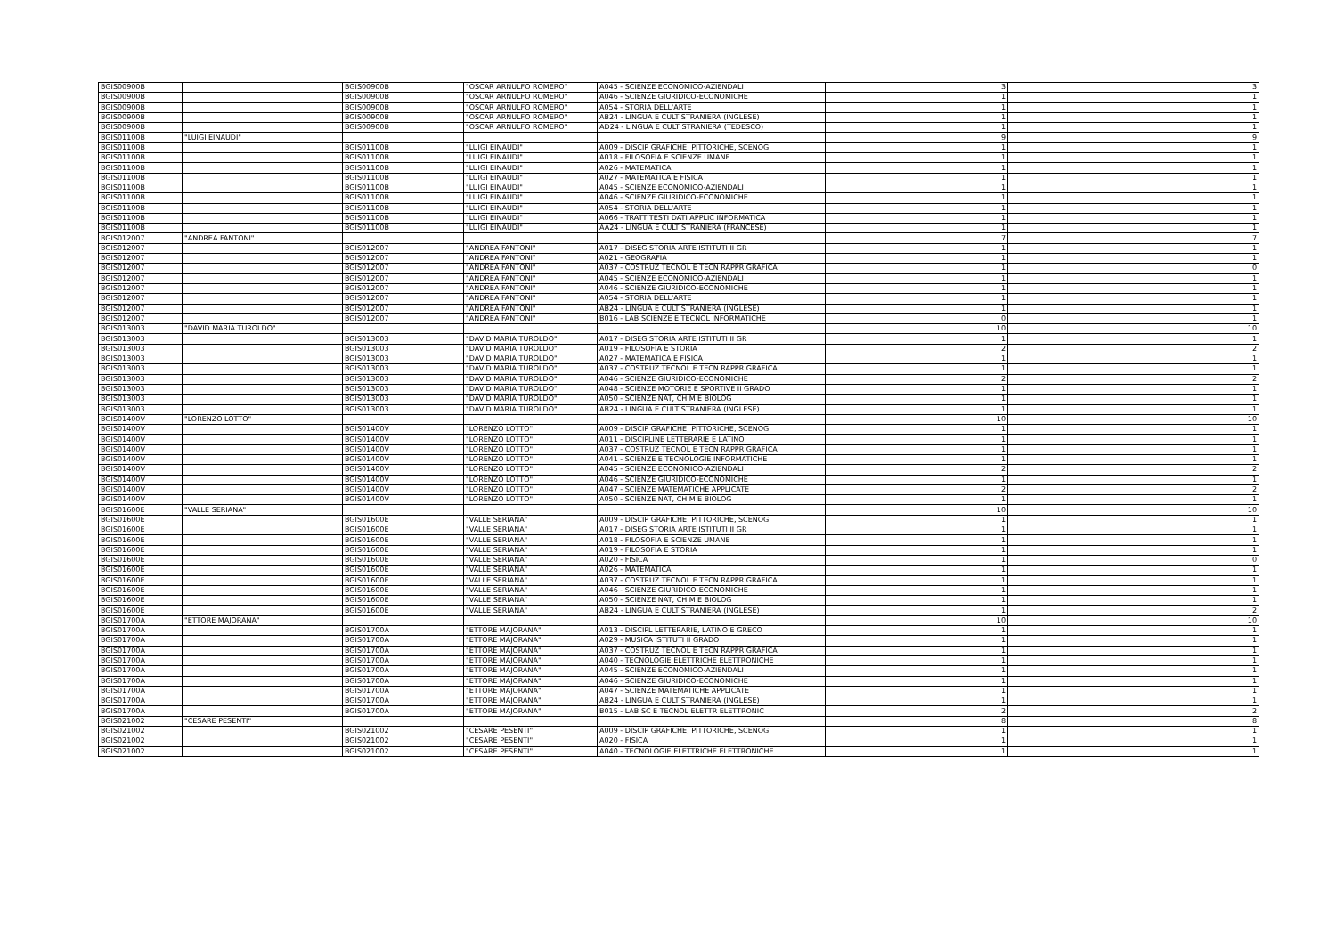| BGIS00900B | | BGIS00900B | "OSCAR ARNULFO ROMERO" | A045 - SCIENZE ECONOMICO-AZIENDALI | 3 | 3 |
| BGIS00900B | | BGIS00900B | "OSCAR ARNULFO ROMERO" | A046 - SCIENZE GIURIDICO-ECONOMICHE | 1 | 1 |
| BGIS00900B | | BGIS00900B | "OSCAR ARNULFO ROMERO" | A054 - STORIA DELL'ARTE | 1 | 1 |
| BGIS00900B | | BGIS00900B | "OSCAR ARNULFO ROMERO" | AB24 - LINGUA E CULT STRANIERA (INGLESE) | 1 | 1 |
| BGIS00900B | | BGIS00900B | "OSCAR ARNULFO ROMERO" | AD24 - LINGUA E CULT STRANIERA (TEDESCO) | 1 | 1 |
| BGIS01100B | "LUIGI EINAUDI" | | | | 9 | 9 |
| BGIS01100B | | BGIS01100B | "LUIGI EINAUDI" | A009 - DISCIP GRAFICHE, PITTORICHE, SCENOG | 1 | 1 |
| BGIS01100B | | BGIS01100B | "LUIGI EINAUDI" | A018 - FILOSOFIA E SCIENZE UMANE | 1 | 1 |
| BGIS01100B | | BGIS01100B | "LUIGI EINAUDI" | A026 - MATEMATICA | 1 | 1 |
| BGIS01100B | | BGIS01100B | "LUIGI EINAUDI" | A027 - MATEMATICA E FISICA | 1 | 1 |
| BGIS01100B | | BGIS01100B | "LUIGI EINAUDI" | A045 - SCIENZE ECONOMICO-AZIENDALI | 1 | 1 |
| BGIS01100B | | BGIS01100B | "LUIGI EINAUDI" | A046 - SCIENZE GIURIDICO-ECONOMICHE | 1 | 1 |
| BGIS01100B | | BGIS01100B | "LUIGI EINAUDI" | A054 - STORIA DELL'ARTE | 1 | 1 |
| BGIS01100B | | BGIS01100B | "LUIGI EINAUDI" | A066 - TRATT TESTI DATI APPLIC INFORMATICA | 1 | 1 |
| BGIS01100B | | BGIS01100B | "LUIGI EINAUDI" | AA24 - LINGUA E CULT STRANIERA (FRANCESE) | 1 | 1 |
| BGIS012007 | "ANDREA FANTONI" | | | | 7 | 7 |
| BGIS012007 | | BGIS012007 | "ANDREA FANTONI" | A017 - DISEG STORIA ARTE ISTITUTI II GR | 1 | 1 |
| BGIS012007 | | BGIS012007 | "ANDREA FANTONI" | A021 - GEOGRAFIA | 1 | 1 |
| BGIS012007 | | BGIS012007 | "ANDREA FANTONI" | A037 - COSTRUZ TECNOL E TECN RAPPR GRAFICA | 1 | 0 |
| BGIS012007 | | BGIS012007 | "ANDREA FANTONI" | A045 - SCIENZE ECONOMICO-AZIENDALI | 1 | 1 |
| BGIS012007 | | BGIS012007 | "ANDREA FANTONI" | A046 - SCIENZE GIURIDICO-ECONOMICHE | 1 | 1 |
| BGIS012007 | | BGIS012007 | "ANDREA FANTONI" | A054 - STORIA DELL'ARTE | 1 | 1 |
| BGIS012007 | | BGIS012007 | "ANDREA FANTONI" | AB24 - LINGUA E CULT STRANIERA (INGLESE) | 1 | 1 |
| BGIS012007 | | BGIS012007 | "ANDREA FANTONI" | B016 - LAB SCIENZE E TECNOL INFORMATICHE | 0 | 1 |
| BGIS013003 | "DAVID MARIA TUROLDO" | | | | 10 | 10 |
| BGIS013003 | | BGIS013003 | "DAVID MARIA TUROLDO" | A017 - DISEG STORIA ARTE ISTITUTI II GR | 1 | 1 |
| BGIS013003 | | BGIS013003 | "DAVID MARIA TUROLDO" | A019 - FILOSOFIA E STORIA | 2 | 2 |
| BGIS013003 | | BGIS013003 | "DAVID MARIA TUROLDO" | A027 - MATEMATICA E FISICA | 1 | 1 |
| BGIS013003 | | BGIS013003 | "DAVID MARIA TUROLDO" | A037 - COSTRUZ TECNOL E TECN RAPPR GRAFICA | 1 | 1 |
| BGIS013003 | | BGIS013003 | "DAVID MARIA TUROLDO" | A046 - SCIENZE GIURIDICO-ECONOMICHE | 2 | 2 |
| BGIS013003 | | BGIS013003 | "DAVID MARIA TUROLDO" | A048 - SCIENZE MOTORIE E SPORTIVE II GRADO | 1 | 1 |
| BGIS013003 | | BGIS013003 | "DAVID MARIA TUROLDO" | A050 - SCIENZE NAT, CHIM E BIOLOG | 1 | 1 |
| BGIS013003 | | BGIS013003 | "DAVID MARIA TUROLDO" | AB24 - LINGUA E CULT STRANIERA (INGLESE) | 1 | 1 |
| BGIS01400V | "LORENZO LOTTO" | | | | 10 | 10 |
| BGIS01400V | | BGIS01400V | "LORENZO LOTTO" | A009 - DISCIP GRAFICHE, PITTORICHE, SCENOG | 1 | 1 |
| BGIS01400V | | BGIS01400V | "LORENZO LOTTO" | A011 - DISCIPLINE LETTERARIE E LATINO | 1 | 1 |
| BGIS01400V | | BGIS01400V | "LORENZO LOTTO" | A037 - COSTRUZ TECNOL E TECN RAPPR GRAFICA | 1 | 1 |
| BGIS01400V | | BGIS01400V | "LORENZO LOTTO" | A041 - SCIENZE E TECNOLOGIE INFORMATICHE | 1 | 1 |
| BGIS01400V | | BGIS01400V | "LORENZO LOTTO" | A045 - SCIENZE ECONOMICO-AZIENDALI | 2 | 2 |
| BGIS01400V | | BGIS01400V | "LORENZO LOTTO" | A046 - SCIENZE GIURIDICO-ECONOMICHE | 1 | 1 |
| BGIS01400V | | BGIS01400V | "LORENZO LOTTO" | A047 - SCIENZE MATEMATICHE APPLICATE | 2 | 2 |
| BGIS01400V | | BGIS01400V | "LORENZO LOTTO" | A050 - SCIENZE NAT, CHIM E BIOLOG | 1 | 1 |
| BGIS01600E | "VALLE SERIANA" | | | | 10 | 10 |
| BGIS01600E | | BGIS01600E | "VALLE SERIANA" | A009 - DISCIP GRAFICHE, PITTORICHE, SCENOG | 1 | 1 |
| BGIS01600E | | BGIS01600E | "VALLE SERIANA" | A017 - DISEG STORIA ARTE ISTITUTI II GR | 1 | 1 |
| BGIS01600E | | BGIS01600E | "VALLE SERIANA" | A018 - FILOSOFIA E SCIENZE UMANE | 1 | 1 |
| BGIS01600E | | BGIS01600E | "VALLE SERIANA" | A019 - FILOSOFIA E STORIA | 1 | 1 |
| BGIS01600E | | BGIS01600E | "VALLE SERIANA" | A020 - FISICA | 1 | 0 |
| BGIS01600E | | BGIS01600E | "VALLE SERIANA" | A026 - MATEMATICA | 1 | 1 |
| BGIS01600E | | BGIS01600E | "VALLE SERIANA" | A037 - COSTRUZ TECNOL E TECN RAPPR GRAFICA | 1 | 1 |
| BGIS01600E | | BGIS01600E | "VALLE SERIANA" | A046 - SCIENZE GIURIDICO-ECONOMICHE | 1 | 1 |
| BGIS01600E | | BGIS01600E | "VALLE SERIANA" | A050 - SCIENZE NAT, CHIM E BIOLOG | 1 | 1 |
| BGIS01600E | | BGIS01600E | "VALLE SERIANA" | AB24 - LINGUA E CULT STRANIERA (INGLESE) | 1 | 2 |
| BGIS01700A | "ETTORE MAJORANA" | | | | 10 | 10 |
| BGIS01700A | | BGIS01700A | "ETTORE MAJORANA" | A013 - DISCIPL LETTERARIE, LATINO E GRECO | 1 | 1 |
| BGIS01700A | | BGIS01700A | "ETTORE MAJORANA" | A029 - MUSICA ISTITUTI II GRADO | 1 | 1 |
| BGIS01700A | | BGIS01700A | "ETTORE MAJORANA" | A037 - COSTRUZ TECNOL E TECN RAPPR GRAFICA | 1 | 1 |
| BGIS01700A | | BGIS01700A | "ETTORE MAJORANA" | A040 - TECNOLOGIE ELETTRICHE ELETTRONICHE | 1 | 1 |
| BGIS01700A | | BGIS01700A | "ETTORE MAJORANA" | A045 - SCIENZE ECONOMICO-AZIENDALI | 1 | 1 |
| BGIS01700A | | BGIS01700A | "ETTORE MAJORANA" | A046 - SCIENZE GIURIDICO-ECONOMICHE | 1 | 1 |
| BGIS01700A | | BGIS01700A | "ETTORE MAJORANA" | A047 - SCIENZE MATEMATICHE APPLICATE | 1 | 1 |
| BGIS01700A | | BGIS01700A | "ETTORE MAJORANA" | AB24 - LINGUA E CULT STRANIERA (INGLESE) | 1 | 1 |
| BGIS01700A | | BGIS01700A | "ETTORE MAJORANA" | B015 - LAB SC E TECNOL ELETTR ELETTRONIC | 2 | 2 |
| BGIS021002 | "CESARE PESENTI" | | | | 8 | 8 |
| BGIS021002 | | BGIS021002 | "CESARE PESENTI" | A009 - DISCIP GRAFICHE, PITTORICHE, SCENOG | 1 | 1 |
| BGIS021002 | | BGIS021002 | "CESARE PESENTI" | A020 - FISICA | 1 | 1 |
| BGIS021002 | | BGIS021002 | "CESARE PESENTI" | A040 - TECNOLOGIE ELETTRICHE ELETTRONICHE | 1 | 1 |